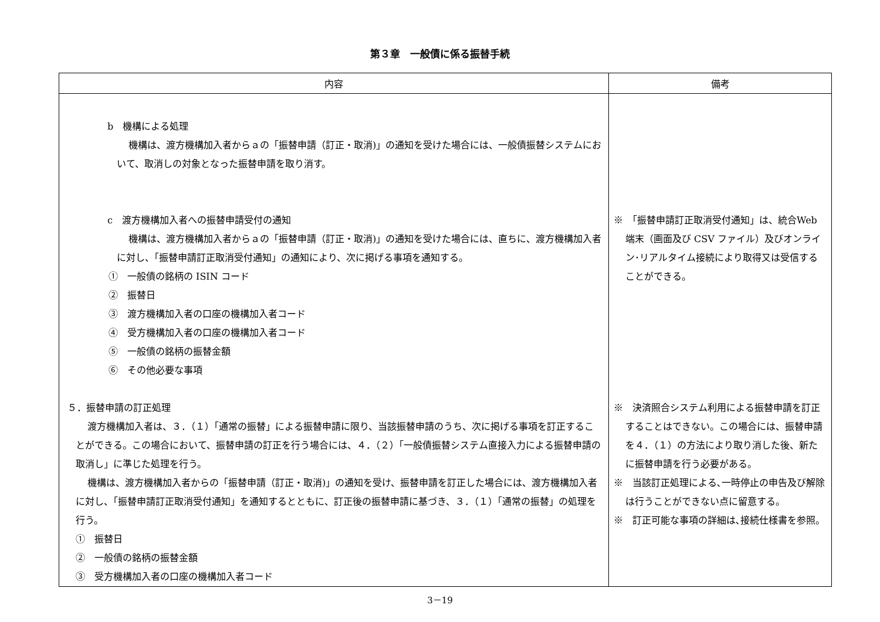第３章　一般債に係る振替手続
| 内容 | 備考 |
| --- | --- |
| b 機構による処理 機構は、渡方機構加入者からａの「振替申請（訂正・取消)」の通知を受けた場合には、一般債振替システムにおいて、取消しの対象となった振替申請を取り消す。 c 渡方機構加入者への振替申請受付の通知 機構は、渡方機構加入者からａの「振替申請（訂正・取消)」の通知を受けた場合には、直ちに、渡方機構加入者に対し、「振替申請訂正取消受付通知」の通知により、次に掲げる事項を通知する。 ① 一般債の銘柄の ISIN コード ② 振替日 ③ 渡方機構加入者の口座の機構加入者コード ④ 受方機構加入者の口座の機構加入者コード ⑤ 一般債の銘柄の振替金額 ⑥ その他必要な事項 ５．振替申請の訂正処理 渡方機構加入者は、３．（１）「通常の振替」による振替申請に限り、当該振替申請のうち、次に掲げる事項を訂正することができる。この場合において、振替申請の訂正を行う場合には、４．（２）「一般債振替システム直接入力による振替申請の取消し」に準じた処理を行う。 機構は、渡方機構加入者からの「振替申請（訂正・取消)」の通知を受け、振替申請を訂正した場合には、渡方機構加入者に対し、「振替申請訂正取消受付通知」を通知するとともに、訂正後の振替申請に基づき、３．（１）「通常の振替」の処理を行う。 ① 振替日 ② 一般債の銘柄の振替金額 ③ 受方機構加入者の口座の機構加入者コード | ※ 「振替申請訂正取消受付通知」は、統合Web 端末（画面及び CSV ファイル）及びオンライン･リアルタイム接続により取得又は受信することができる。 ※ 決済照合システム利用による振替申請を訂正することはできない。この場合には、振替申請を４．（１）の方法により取り消した後、新たに振替申請を行う必要がある。 ※ 当該訂正処理による､一時停止の申告及び解除は行うことができない点に留意する。 ※ 訂正可能な事項の詳細は､接続仕様書を参照。 |
3－19